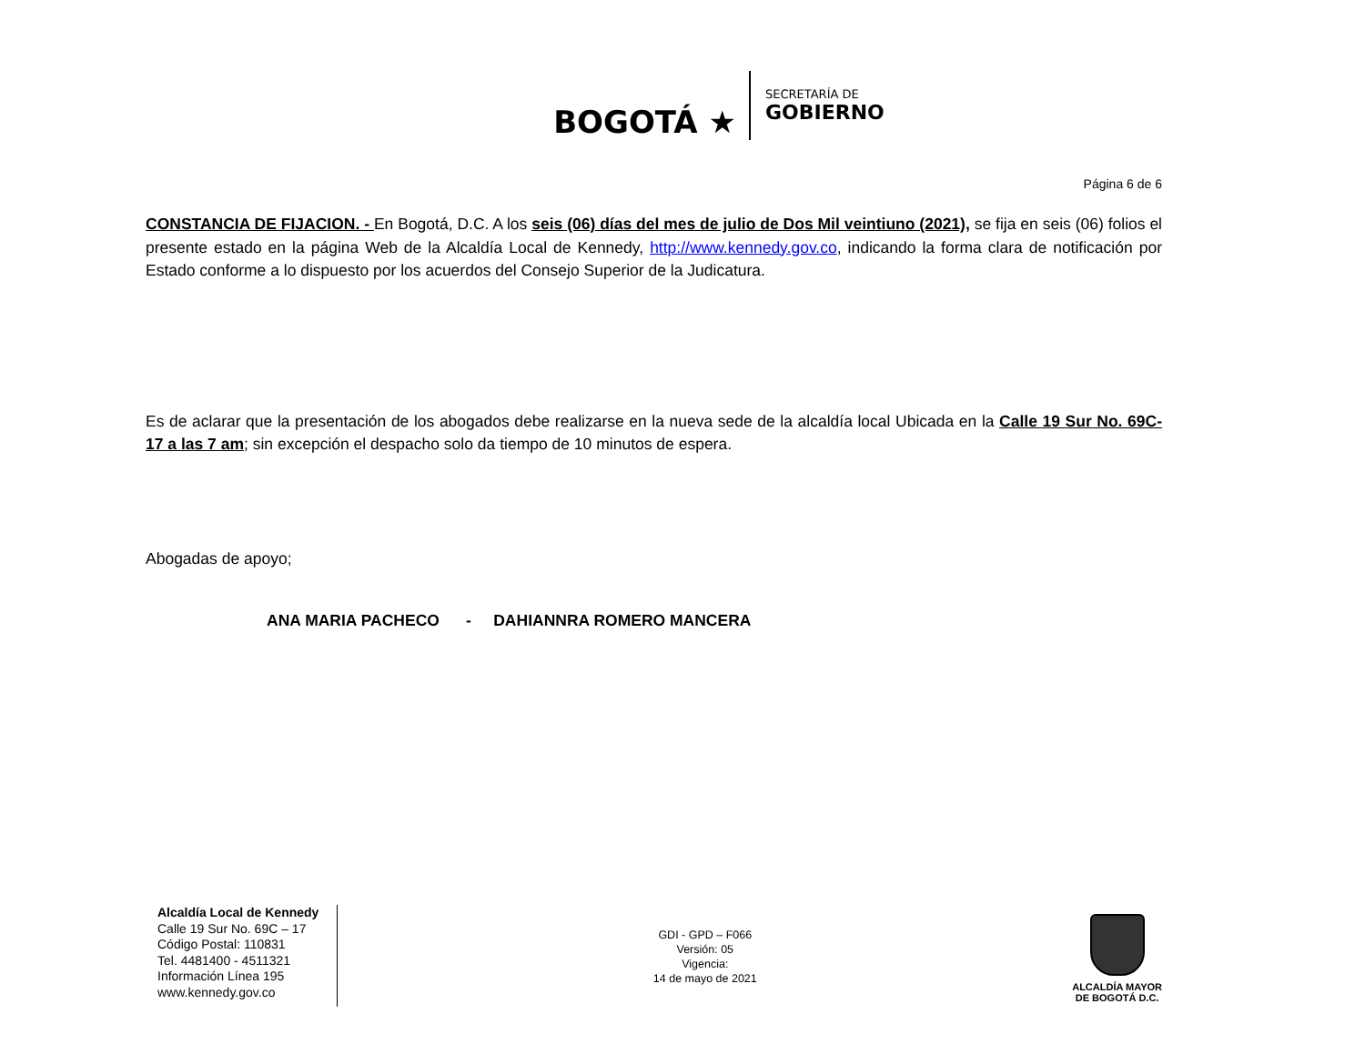BOGOTÁ ★
SECRETARÍA DE
GOBIERNO
Página 6 de 6
CONSTANCIA DE FIJACION. - En Bogotá, D.C. A los seis (06) días del mes de julio de Dos Mil veintiuno (2021), se fija en seis (06) folios el presente estado en la página Web de la Alcaldía Local de Kennedy, http://www.kennedy.gov.co, indicando la forma clara de notificación por Estado conforme a lo dispuesto por los acuerdos del Consejo Superior de la Judicatura.
Es de aclarar que la presentación de los abogados debe realizarse en la nueva sede de la alcaldía local Ubicada en la Calle 19 Sur No. 69C-17 a las 7 am; sin excepción el despacho solo da tiempo de 10 minutos de espera.
Abogadas de apoyo;
ANA MARIA PACHECO - DAHIANNRA ROMERO MANCERA
Alcaldía Local de Kennedy
Calle 19 Sur No. 69C – 17
Código Postal: 110831
Tel. 4481400 - 4511321
Información Línea 195
www.kennedy.gov.co
GDI - GPD – F066
Versión: 05
Vigencia:
14 de mayo de 2021
ALCALDÍA MAYOR
DE BOGOTÁ D.C.